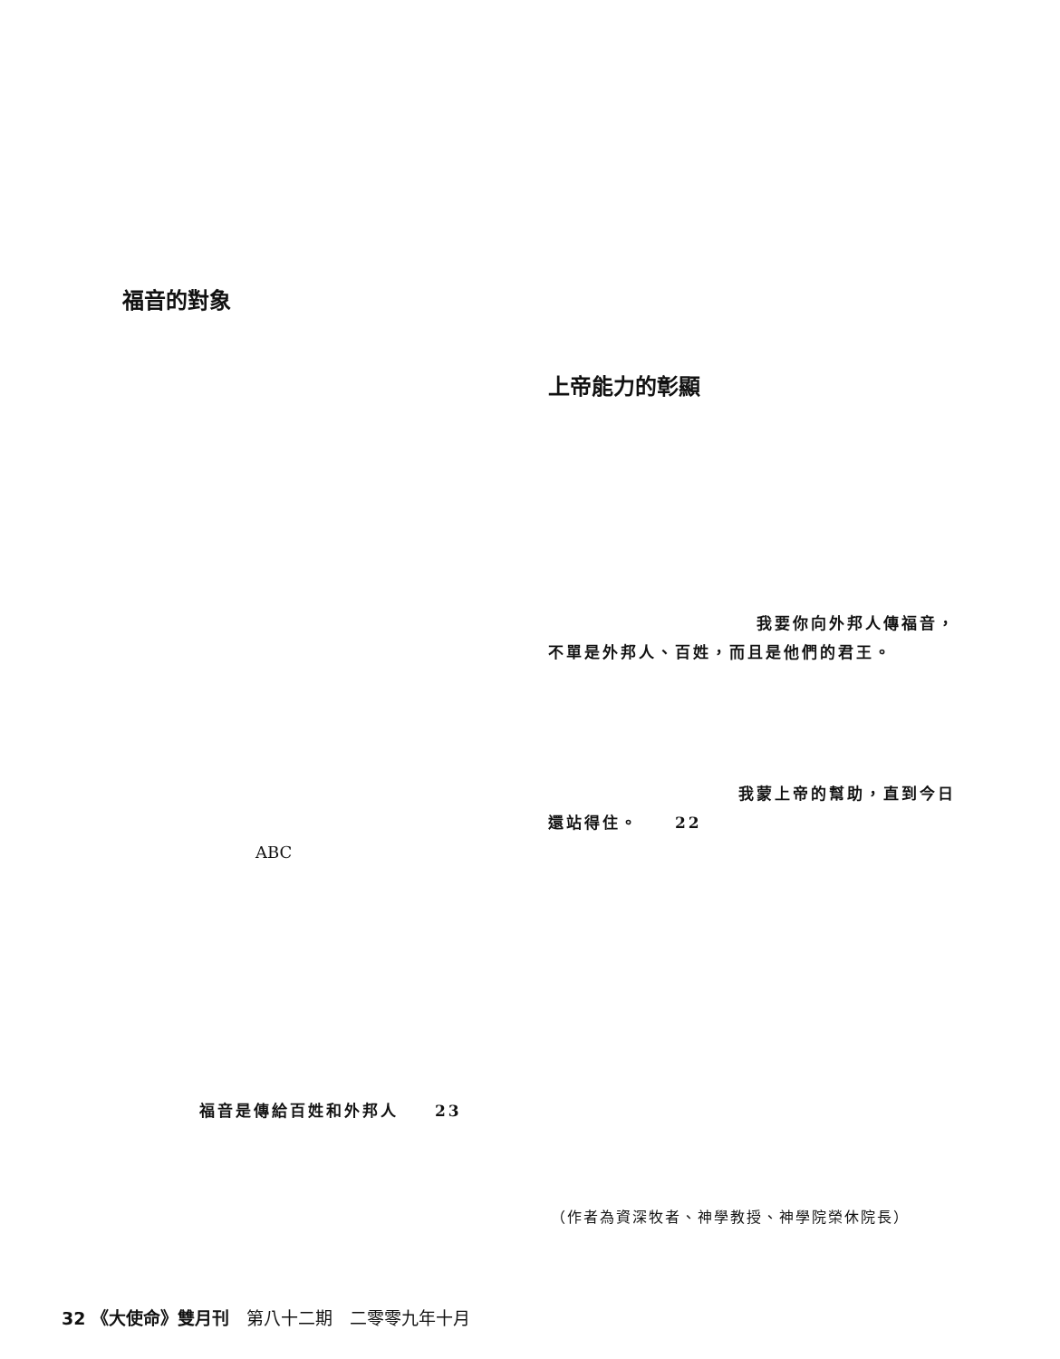福音的對象
上帝能力的彰顯
我要你向外邦人傳福音，
不單是外邦人、百姓，而且是他們的君王。
我蒙上帝的幫助，直到今日
還站得住。　　22
ABC
福音是傳給百姓和外邦人　　23
（作者為資深牧者、神學教授、神學院榮休院長）
32 《大使命》雙月刊　第八十二期　二零零九年十月